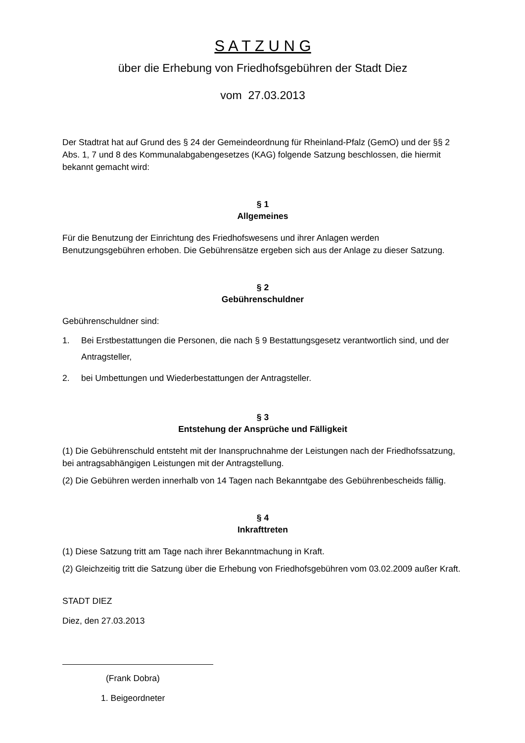S A T Z U N G
über die Erhebung von Friedhofsgebühren der Stadt Diez
vom 27.03.2013
Der Stadtrat hat auf Grund des § 24 der Gemeindeordnung für Rheinland-Pfalz (GemO) und der §§ 2 Abs. 1, 7 und 8 des Kommunalabgabengesetzes (KAG) folgende Satzung beschlossen, die hiermit bekannt gemacht wird:
§ 1
Allgemeines
Für die Benutzung der Einrichtung des Friedhofswesens und ihrer Anlagen werden Benutzungsgebühren erhoben. Die Gebührensätze ergeben sich aus der Anlage zu dieser Satzung.
§ 2
Gebührenschuldner
Gebührenschuldner sind:
1. Bei Erstbestattungen die Personen, die nach § 9 Bestattungsgesetz verantwortlich sind, und der Antragsteller,
2. bei Umbettungen und Wiederbestattungen der Antragsteller.
§ 3
Entstehung der Ansprüche und Fälligkeit
(1) Die Gebührenschuld entsteht mit der Inanspruchnahme der Leistungen nach der Friedhofssatzung, bei antragsabhängigen Leistungen mit der Antragstellung.
(2) Die Gebühren werden innerhalb von 14 Tagen nach Bekanntgabe des Gebührenbescheids fällig.
§ 4
Inkrafttreten
(1) Diese Satzung tritt am Tage nach ihrer Bekanntmachung in Kraft.
(2) Gleichzeitig tritt die Satzung über die Erhebung von Friedhofsgebühren vom 03.02.2009 außer Kraft.
STADT DIEZ
Diez, den 27.03.2013
(Frank Dobra)
1. Beigeordneter